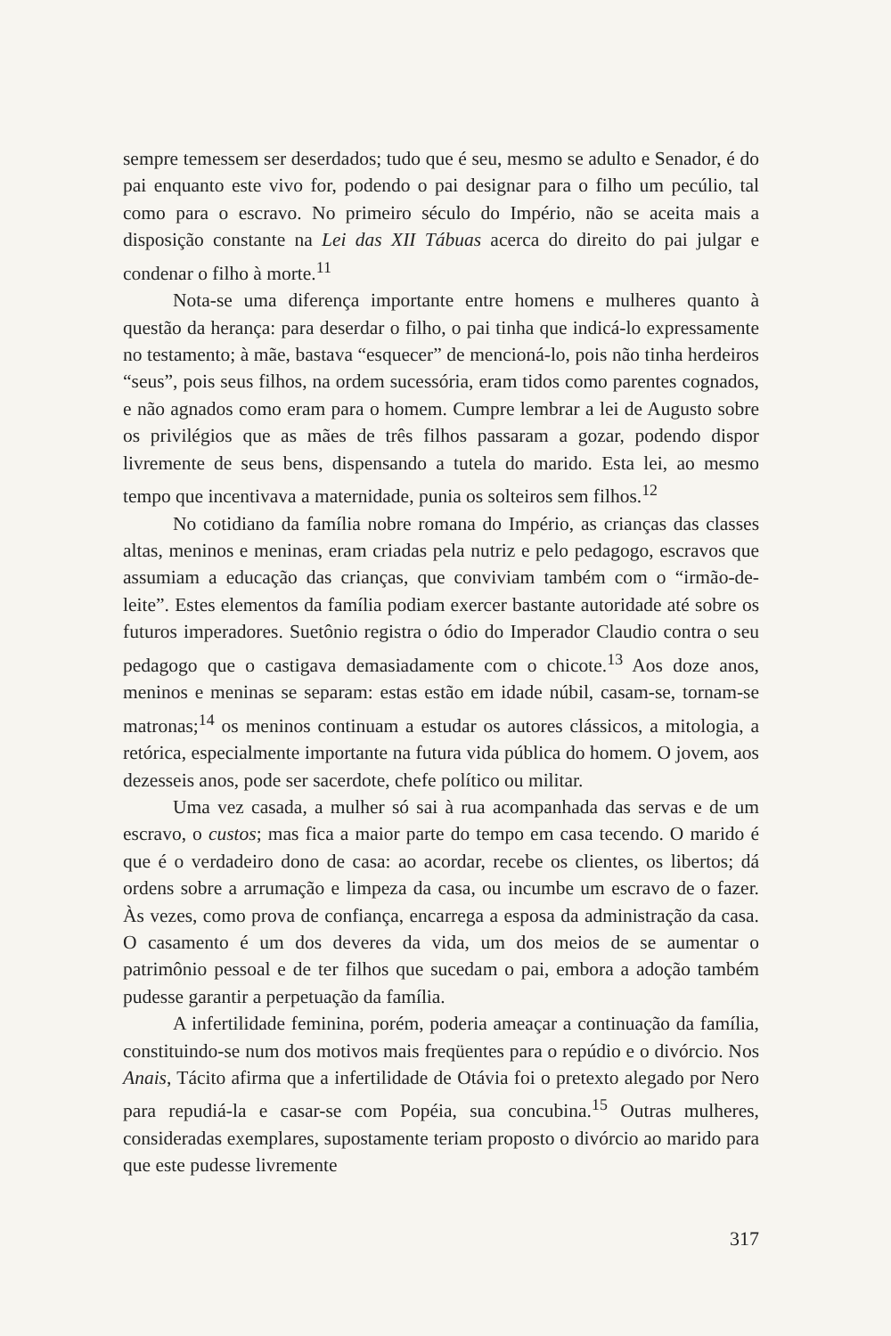sempre temessem ser deserdados; tudo que é seu, mesmo se adulto e Senador, é do pai enquanto este vivo for, podendo o pai designar para o filho um pecúlio, tal como para o escravo. No primeiro século do Império, não se aceita mais a disposição constante na Lei das XII Tábuas acerca do direito do pai julgar e condenar o filho à morte.<sup>11</sup>
Nota-se uma diferença importante entre homens e mulheres quanto à questão da herança: para deserdar o filho, o pai tinha que indicá-lo expressamente no testamento; à mãe, bastava “esquecer” de mencioná-lo, pois não tinha herdeiros “seus”, pois seus filhos, na ordem sucessória, eram tidos como parentes cognados, e não agnados como eram para o homem. Cumpre lembrar a lei de Augusto sobre os privilégios que as mães de três filhos passaram a gozar, podendo dispor livremente de seus bens, dispensando a tutela do marido. Esta lei, ao mesmo tempo que incentivava a maternidade, punia os solteiros sem filhos.<sup>12</sup>
No cotidiano da família nobre romana do Império, as crianças das classes altas, meninos e meninas, eram criadas pela nutriz e pelo pedagogo, escravos que assumiam a educação das crianças, que conviviam também com o “irmão-de-leite”. Estes elementos da família podiam exercer bastante autoridade até sobre os futuros imperadores. Suetônio registra o ódio do Imperador Claudio contra o seu pedagogo que o castigava demasiadamente com o chicote.<sup>13</sup> Aos doze anos, meninos e meninas se separam: estas estão em idade núbil, casam-se, tornam-se matronas;<sup>14</sup> os meninos continuam a estudar os autores clássicos, a mitologia, a retórica, especialmente importante na futura vida pública do homem. O jovem, aos dezesseis anos, pode ser sacerdote, chefe político ou militar.
Uma vez casada, a mulher só sai à rua acompanhada das servas e de um escravo, o custos; mas fica a maior parte do tempo em casa tecendo. O marido é que é o verdadeiro dono de casa: ao acordar, recebe os clientes, os libertos; dá ordens sobre a arrumação e limpeza da casa, ou incumbe um escravo de o fazer. Às vezes, como prova de confiança, encarrega a esposa da administração da casa. O casamento é um dos deveres da vida, um dos meios de se aumentar o patrimônio pessoal e de ter filhos que sucedam o pai, embora a adoção também pudesse garantir a perpetuação da família.
A infertilidade feminina, porém, poderia ameaçar a continuação da família, constituindo-se num dos motivos mais freqüentes para o repúdio e o divórcio. Nos Anais, Tácito afirma que a infertilidade de Otávia foi o pretexto alegado por Nero para repudiá-la e casar-se com Popéia, sua concubina.<sup>15</sup> Outras mulheres, consideradas exemplares, supostamente teriam proposto o divórcio ao marido para que este pudesse livremente
317